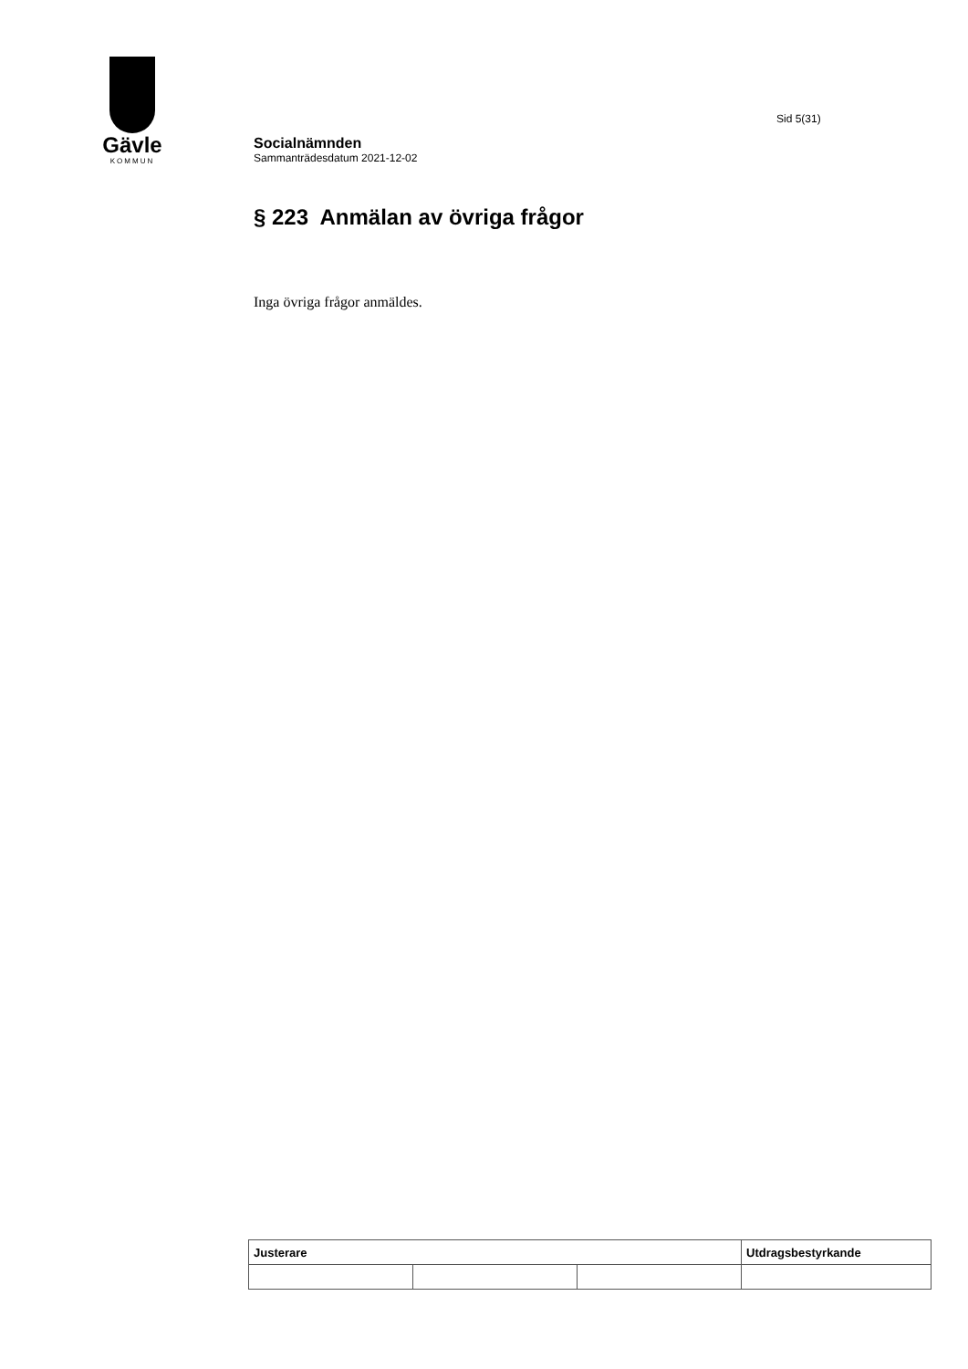Gävle
KOMMUN
Sid 5(31)
Socialnämnden
Sammanträdesdatum 2021-12-02
§ 223 Anmälan av övriga frågor
Inga övriga frågor anmäldes.
| Justerare | | | Utdragsbestyrkande |
| --- | --- | --- | --- |